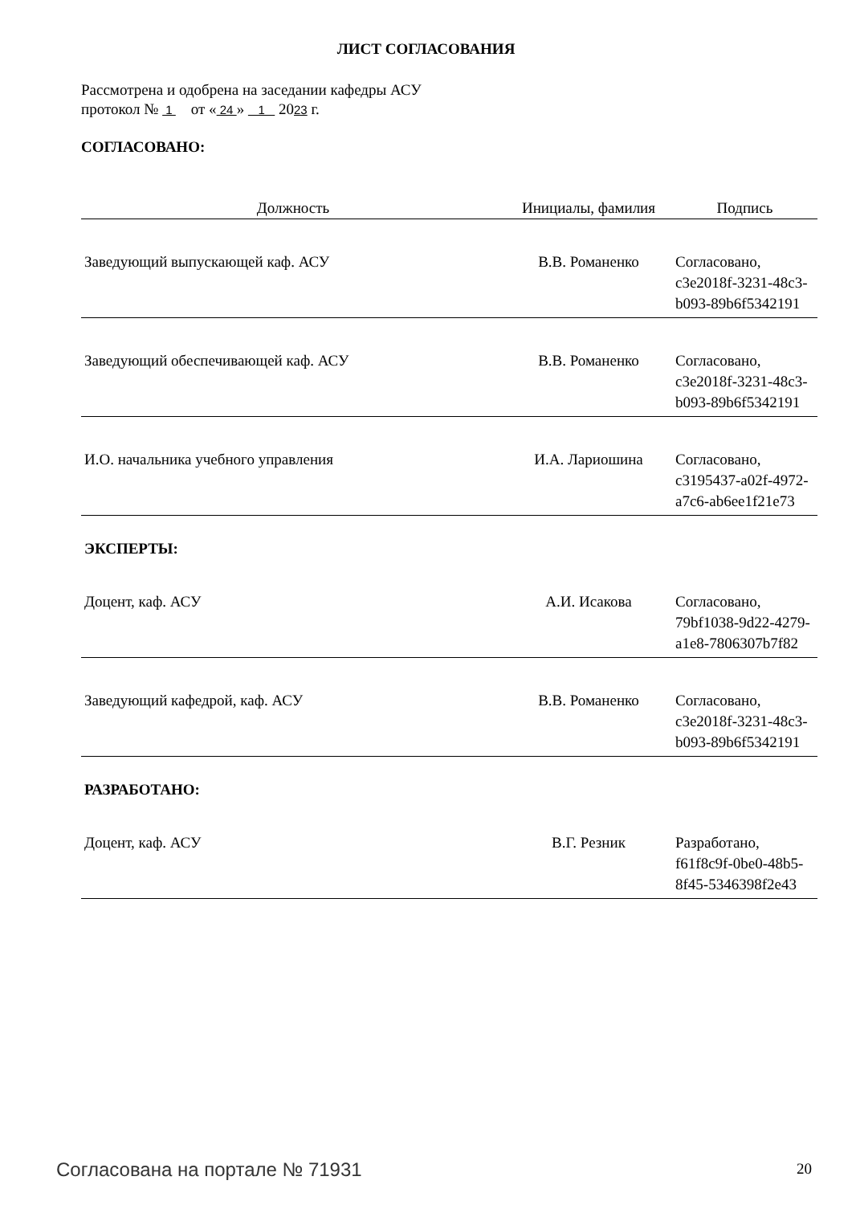ЛИСТ СОГЛАСОВАНИЯ
Рассмотрена и одобрена на заседании кафедры АСУ
протокол № 1 от « 24 » 1 2023 г.
| СОГЛАСОВАНО: | | |
| Должность | Инициалы, фамилия | Подпись |
| Заведующий выпускающей каф. АСУ | В.В. Романенко | Согласовано, c3e2018f-3231-48c3- b093-89b6f5342191 |
| Заведующий обеспечивающей каф. АСУ | В.В. Романенко | Согласовано, c3e2018f-3231-48c3- b093-89b6f5342191 |
| И.О. начальника учебного управления | И.А. Лариошина | Согласовано, c3195437-a02f-4972- a7c6-ab6ee1f21e73 |
| ЭКСПЕРТЫ: | | |
| Доцент, каф. АСУ | А.И. Исакова | Согласовано, 79bf1038-9d22-4279- a1e8-7806307b7f82 |
| Заведующий кафедрой, каф. АСУ | В.В. Романенко | Согласовано, c3e2018f-3231-48c3- b093-89b6f5342191 |
| РАЗРАБОТАНО: | | |
| Доцент, каф. АСУ | В.Г. Резник | Разработано, f61f8c9f-0be0-48b5- 8f45-5346398f2e43 |
Согласована на портале № 71931 20